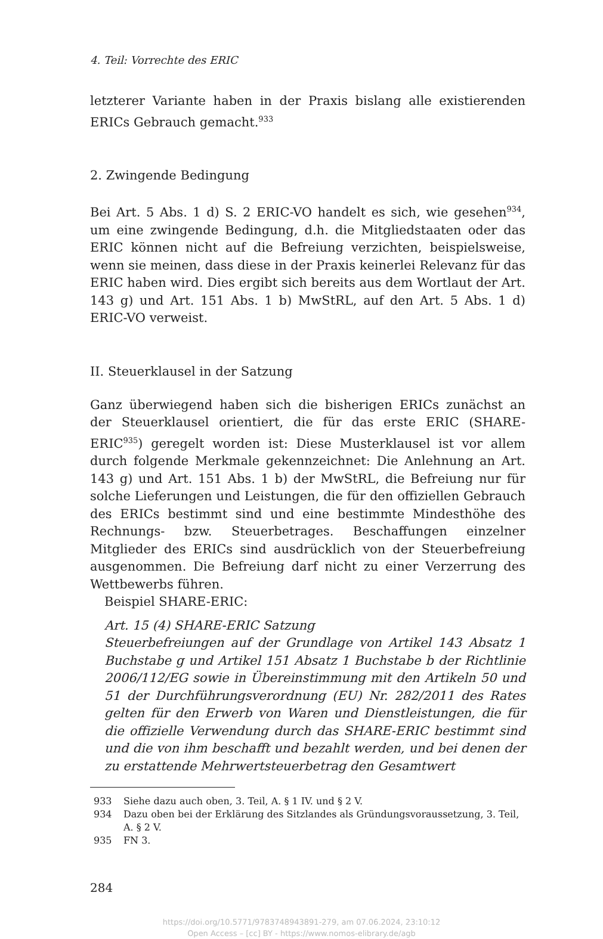4. Teil: Vorrechte des ERIC
letzterer Variante haben in der Praxis bislang alle existierenden ERICs Gebrauch gemacht.<sup>933</sup>
2. Zwingende Bedingung
Bei Art. 5 Abs. 1 d) S. 2 ERIC-VO handelt es sich, wie gesehen<sup>934</sup>, um eine zwingende Bedingung, d.h. die Mitgliedstaaten oder das ERIC können nicht auf die Befreiung verzichten, beispielsweise, wenn sie meinen, dass diese in der Praxis keinerlei Relevanz für das ERIC haben wird. Dies ergibt sich bereits aus dem Wortlaut der Art. 143 g) und Art. 151 Abs. 1 b) MwStRL, auf den Art. 5 Abs. 1 d) ERIC-VO verweist.
II. Steuerklausel in der Satzung
Ganz überwiegend haben sich die bisherigen ERICs zunächst an der Steuerklausel orientiert, die für das erste ERIC (SHARE-ERIC<sup>935</sup>) geregelt worden ist: Diese Musterklausel ist vor allem durch folgende Merkmale gekennzeichnet: Die Anlehnung an Art. 143 g) und Art. 151 Abs. 1 b) der MwStRL, die Befreiung nur für solche Lieferungen und Leistungen, die für den offiziellen Gebrauch des ERICs bestimmt sind und eine bestimmte Mindesthöhe des Rechnungs- bzw. Steuerbetrages. Beschaffungen einzelner Mitglieder des ERICs sind ausdrücklich von der Steuerbefreiung ausgenommen. Die Befreiung darf nicht zu einer Verzerrung des Wettbewerbs führen.
Beispiel SHARE-ERIC:
Art. 15 (4) SHARE-ERIC Satzung
Steuerbefreiungen auf der Grundlage von Artikel 143 Absatz 1 Buchstabe g und Artikel 151 Absatz 1 Buchstabe b der Richtlinie 2006/112/EG sowie in Übereinstimmung mit den Artikeln 50 und 51 der Durchführungsverordnung (EU) Nr. 282/2011 des Rates gelten für den Erwerb von Waren und Dienstleistungen, die für die offizielle Verwendung durch das SHARE-ERIC bestimmt sind und die von ihm beschafft und bezahlt werden, und bei denen der zu erstattende Mehrwertsteuerbetrag den Gesamtwert
933 Siehe dazu auch oben, 3. Teil, A. § 1 IV. und § 2 V.
934 Dazu oben bei der Erklärung des Sitzlandes als Gründungsvoraussetzung, 3. Teil, A. § 2 V.
935 FN 3.
284
https://doi.org/10.5771/9783748943891-279, am 07.06.2024, 23:10:12
Open Access – [cc] BY - https://www.nomos-elibrary.de/agb